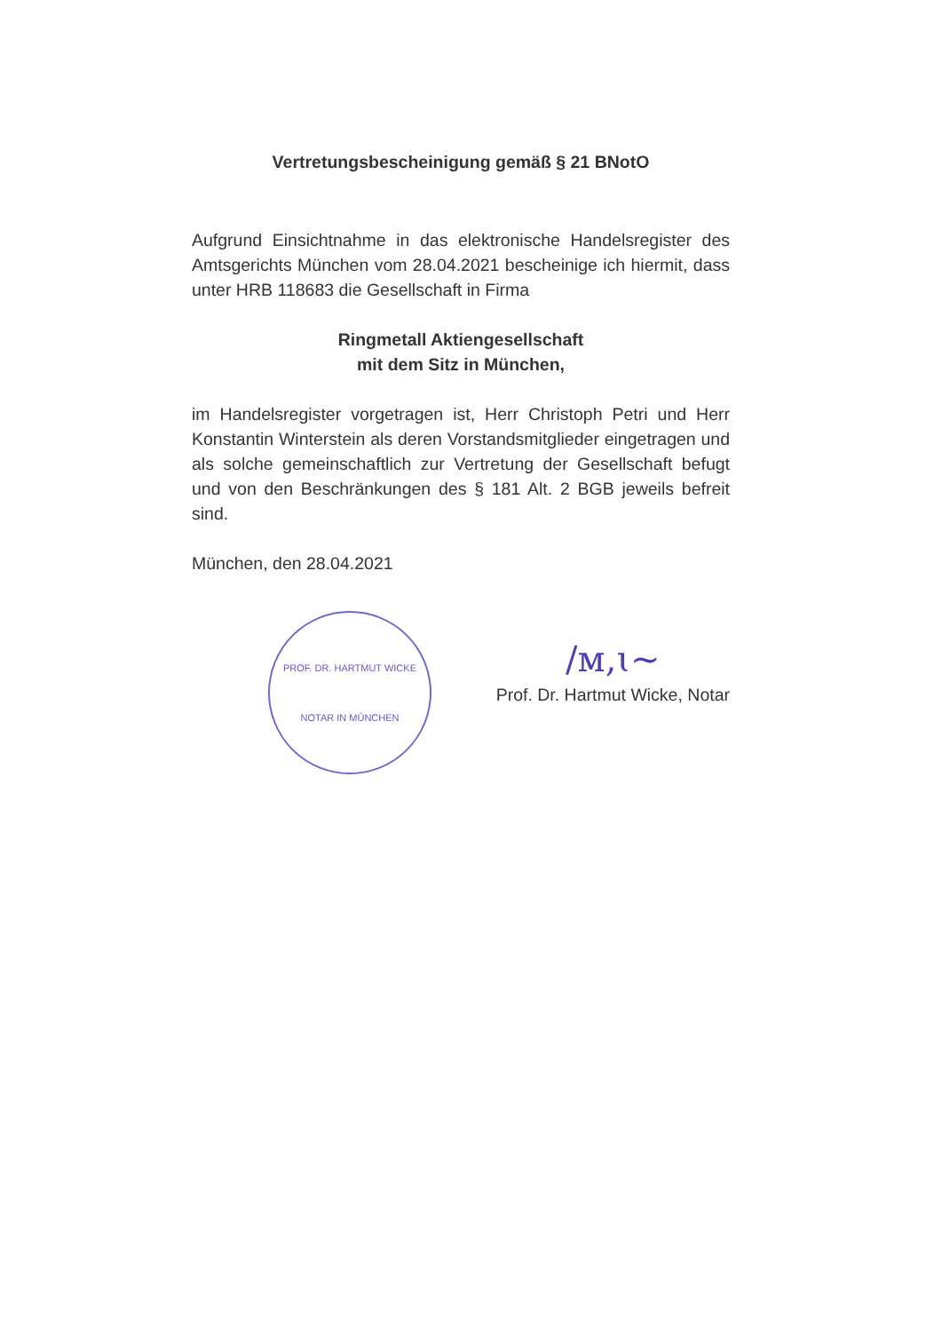Vertretungsbescheinigung gemäß § 21 BNotO
Aufgrund Einsichtnahme in das elektronische Handelsregister des Amtsgerichts München vom 28.04.2021 bescheinige ich hiermit, dass unter HRB 118683 die Gesellschaft in Firma
Ringmetall Aktiengesellschaft
mit dem Sitz in München,
im Handelsregister vorgetragen ist, Herr Christoph Petri und Herr Konstantin Winterstein als deren Vorstandsmitglieder eingetragen und als solche gemeinschaftlich zur Vertretung der Gesellschaft befugt und von den Beschränkungen des § 181 Alt. 2 BGB jeweils befreit sind.
München, den 28.04.2021
PROF. DR. HARTMUT WICKE
NOTAR IN MÜNCHEN
/ᴍ,ɩ~
Prof. Dr. Hartmut Wicke, Notar